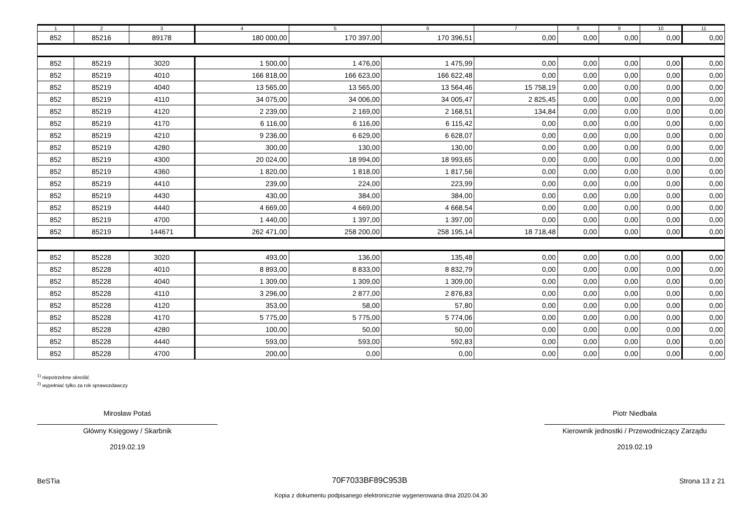| 1 | 2 | 3 | 4 | 5 | 6 | 7 | 8 | 9 | 10 | 11 |
| --- | --- | --- | --- | --- | --- | --- | --- | --- | --- | --- |
| 852 | 85216 | 89178 | 180 000,00 | 170 397,00 | 170 396,51 | 0,00 | 0,00 | 0,00 | 0,00 | 0,00 |
| 852 | 85219 | 3020 | 1 500,00 | 1 476,00 | 1 475,99 | 0,00 | 0,00 | 0,00 | 0,00 | 0,00 |
| 852 | 85219 | 4010 | 166 818,00 | 166 623,00 | 166 622,48 | 0,00 | 0,00 | 0,00 | 0,00 | 0,00 |
| 852 | 85219 | 4040 | 13 565,00 | 13 565,00 | 13 564,46 | 15 758,19 | 0,00 | 0,00 | 0,00 | 0,00 |
| 852 | 85219 | 4110 | 34 075,00 | 34 006,00 | 34 005,47 | 2 825,45 | 0,00 | 0,00 | 0,00 | 0,00 |
| 852 | 85219 | 4120 | 2 239,00 | 2 169,00 | 2 168,51 | 134,84 | 0,00 | 0,00 | 0,00 | 0,00 |
| 852 | 85219 | 4170 | 6 116,00 | 6 116,00 | 6 115,42 | 0,00 | 0,00 | 0,00 | 0,00 | 0,00 |
| 852 | 85219 | 4210 | 9 236,00 | 6 629,00 | 6 628,07 | 0,00 | 0,00 | 0,00 | 0,00 | 0,00 |
| 852 | 85219 | 4280 | 300,00 | 130,00 | 130,00 | 0,00 | 0,00 | 0,00 | 0,00 | 0,00 |
| 852 | 85219 | 4300 | 20 024,00 | 18 994,00 | 18 993,65 | 0,00 | 0,00 | 0,00 | 0,00 | 0,00 |
| 852 | 85219 | 4360 | 1 820,00 | 1 818,00 | 1 817,56 | 0,00 | 0,00 | 0,00 | 0,00 | 0,00 |
| 852 | 85219 | 4410 | 239,00 | 224,00 | 223,99 | 0,00 | 0,00 | 0,00 | 0,00 | 0,00 |
| 852 | 85219 | 4430 | 430,00 | 384,00 | 384,00 | 0,00 | 0,00 | 0,00 | 0,00 | 0,00 |
| 852 | 85219 | 4440 | 4 669,00 | 4 669,00 | 4 668,54 | 0,00 | 0,00 | 0,00 | 0,00 | 0,00 |
| 852 | 85219 | 4700 | 1 440,00 | 1 397,00 | 1 397,00 | 0,00 | 0,00 | 0,00 | 0,00 | 0,00 |
| 852 | 85219 | 144671 | 262 471,00 | 258 200,00 | 258 195,14 | 18 718,48 | 0,00 | 0,00 | 0,00 | 0,00 |
| 852 | 85228 | 3020 | 493,00 | 136,00 | 135,48 | 0,00 | 0,00 | 0,00 | 0,00 | 0,00 |
| 852 | 85228 | 4010 | 8 893,00 | 8 833,00 | 8 832,79 | 0,00 | 0,00 | 0,00 | 0,00 | 0,00 |
| 852 | 85228 | 4040 | 1 309,00 | 1 309,00 | 1 309,00 | 0,00 | 0,00 | 0,00 | 0,00 | 0,00 |
| 852 | 85228 | 4110 | 3 296,00 | 2 877,00 | 2 876,83 | 0,00 | 0,00 | 0,00 | 0,00 | 0,00 |
| 852 | 85228 | 4120 | 353,00 | 58,00 | 57,80 | 0,00 | 0,00 | 0,00 | 0,00 | 0,00 |
| 852 | 85228 | 4170 | 5 775,00 | 5 775,00 | 5 774,06 | 0,00 | 0,00 | 0,00 | 0,00 | 0,00 |
| 852 | 85228 | 4280 | 100,00 | 50,00 | 50,00 | 0,00 | 0,00 | 0,00 | 0,00 | 0,00 |
| 852 | 85228 | 4440 | 593,00 | 593,00 | 592,83 | 0,00 | 0,00 | 0,00 | 0,00 | 0,00 |
| 852 | 85228 | 4700 | 200,00 | 0,00 | 0,00 | 0,00 | 0,00 | 0,00 | 0,00 | 0,00 |
<sup>1)</sup> niepotrzebne skreślić
<sup>2)</sup> wypełniać tylko za rok sprawozdawczy
Mirosław Potaś
Główny Księgowy / Skarbnik
2019.02.19
Piotr Niedbała
Kierownik jednostki / Przewodniczący Zarządu
2019.02.19
BeSTia 70F7033BF89C953B Strona 13 z 21
Kopia z dokumentu podpisanego elektronicznie wygenerowana dnia 2020.04.30